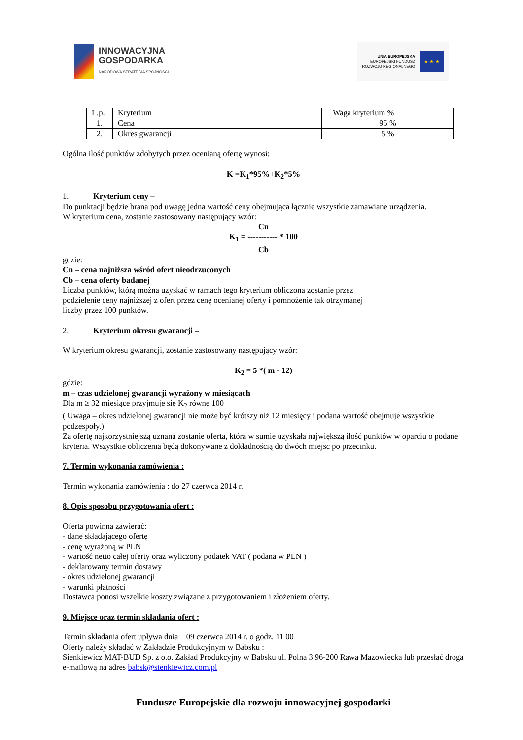INNOWACYJNA
GOSPODARKA
NARODOWA STRATEGIA SPÓJNOŚCI
UNIA EUROPEJSKA
EUROPEJSKI FUNDUSZ
ROZWOJU REGIONALNEGO
★ ★ ★
| L.p. | Kryterium | Waga kryterium % |
| 1. | Cena | 95 % |
| 2. | Okres gwarancji | 5 % |
Ogólna ilość punktów zdobytych przez ocenianą ofertę wynosi:
K =K<sub>1</sub>*95%+K<sub>2</sub>*5%
1. Kryterium ceny –
Do punktacji będzie brana pod uwagę jedna wartość ceny obejmująca łącznie wszystkie zamawiane urządzenia.
W kryterium cena, zostanie zastosowany następujący wzór:
Cn
K<sub>1</sub> = ----------- * 100
Cb
gdzie:
Cn – cena najniższa wśród ofert nieodrzuconych
Cb – cena oferty badanej
Liczba punktów, którą można uzyskać w ramach tego kryterium obliczona zostanie przez
podzielenie ceny najniższej z ofert przez cenę ocenianej oferty i pomnożenie tak otrzymanej
liczby przez 100 punktów.
2. Kryterium okresu gwarancji –
W kryterium okresu gwarancji, zostanie zastosowany następujący wzór:
K<sub>2</sub> = 5 *( m - 12)
gdzie:
m – czas udzielonej gwarancji wyrażony w miesiącach
Dla m ≥ 32 miesiące przyjmuje się K<sub>2</sub> równe 100
( Uwaga – okres udzielonej gwarancji nie może być krótszy niż 12 miesięcy i podana wartość obejmuje wszystkie podzespoły.)
Za ofertę najkorzystniejszą uznana zostanie oferta, która w sumie uzyskała największą ilość punktów w oparciu o podane kryteria. Wszystkie obliczenia będą dokonywane z dokładnością do dwóch miejsc po przecinku.
7. Termin wykonania zamówienia :
Termin wykonania zamówienia : do 27 czerwca 2014 r.
8. Opis sposobu przygotowania ofert :
Oferta powinna zawierać:
- dane składającego ofertę
- cenę wyrażoną w PLN
- wartość netto całej oferty oraz wyliczony podatek VAT ( podana w PLN )
- deklarowany termin dostawy
- okres udzielonej gwarancji
- warunki płatności
Dostawca ponosi wszelkie koszty związane z przygotowaniem i złożeniem oferty.
9. Miejsce oraz termin składania ofert :
Termin składania ofert upływa dnia 09 czerwca 2014 r. o godz. 11 00
Oferty należy składać w Zakładzie Produkcyjnym w Babsku :
Sienkiewicz MAT-BUD Sp. z o.o. Zakład Produkcyjny w Babsku ul. Polna 3 96-200 Rawa Mazowiecka lub przesłać droga e-mailową na adres babsk@sienkiewicz.com.pl
Fundusze Europejskie dla rozwoju innowacyjnej gospodarki